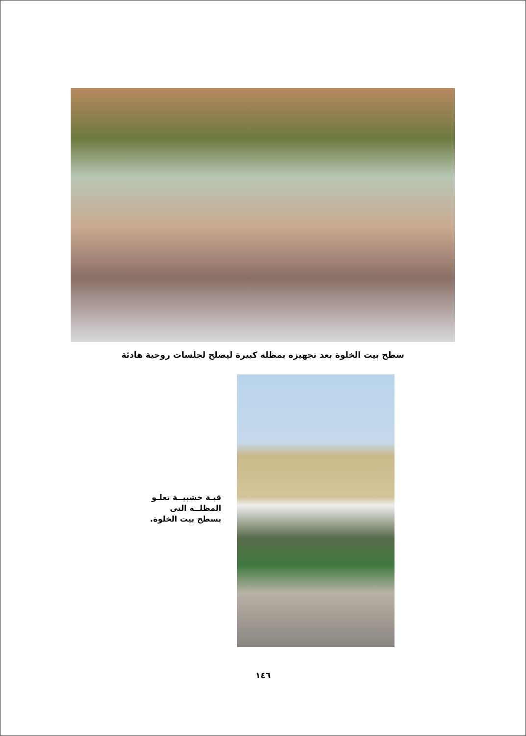سطح بيت الخلوة بعد تجهيزه بمظله كبيرة ليصلح لجلسات روحية هادئة
قبـة خشبيــة تعلـو المظلــة التى بسطح بيت الخلوة.
١٤٦